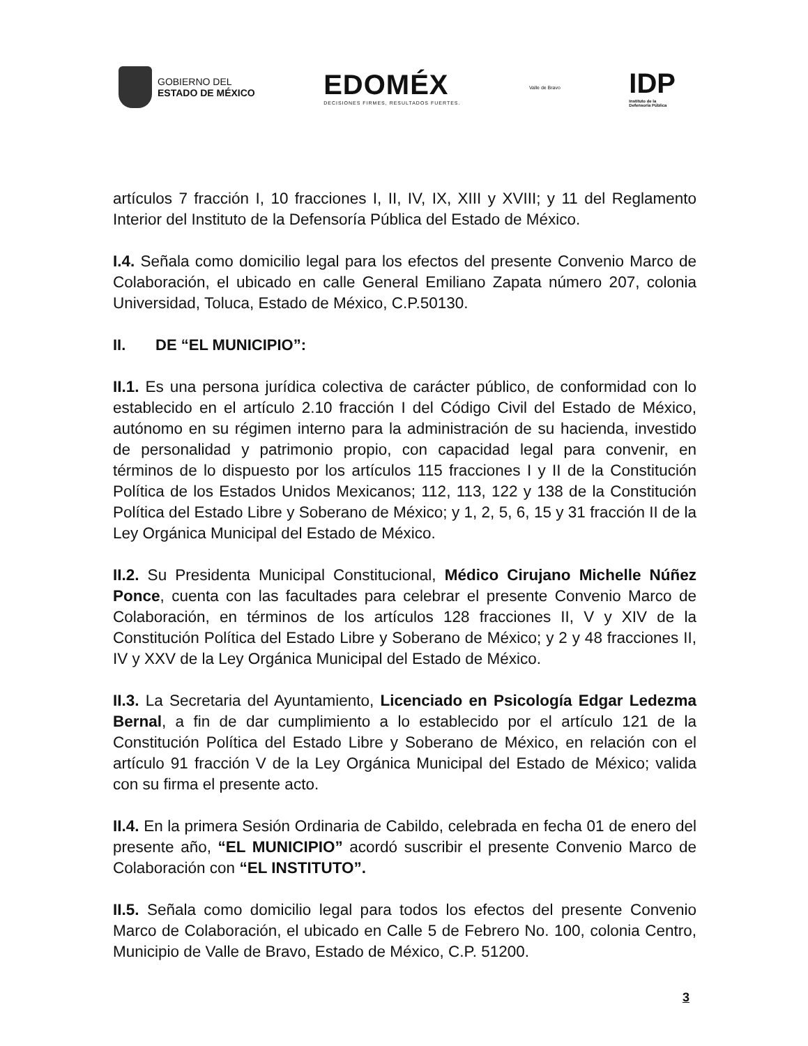GOBIERNO DEL
ESTADO DE MÉXICO
EDOMÉX
DECISIONES FIRMES, RESULTADOS FUERTES.
Valle de Bravo
IDP
Instituto de la
Defensoría Pública
artículos 7 fracción I, 10 fracciones I, II, IV, IX, XIII y XVIII; y 11 del Reglamento Interior del Instituto de la Defensoría Pública del Estado de México.
I.4. Señala como domicilio legal para los efectos del presente Convenio Marco de Colaboración, el ubicado en calle General Emiliano Zapata número 207, colonia Universidad, Toluca, Estado de México, C.P.50130.
II. DE “EL MUNICIPIO”:
II.1. Es una persona jurídica colectiva de carácter público, de conformidad con lo establecido en el artículo 2.10 fracción I del Código Civil del Estado de México, autónomo en su régimen interno para la administración de su hacienda, investido de personalidad y patrimonio propio, con capacidad legal para convenir, en términos de lo dispuesto por los artículos 115 fracciones I y II de la Constitución Política de los Estados Unidos Mexicanos; 112, 113, 122 y 138 de la Constitución Política del Estado Libre y Soberano de México; y 1, 2, 5, 6, 15 y 31 fracción II de la Ley Orgánica Municipal del Estado de México.
II.2. Su Presidenta Municipal Constitucional, Médico Cirujano Michelle Núñez Ponce, cuenta con las facultades para celebrar el presente Convenio Marco de Colaboración, en términos de los artículos 128 fracciones II, V y XIV de la Constitución Política del Estado Libre y Soberano de México; y 2 y 48 fracciones II, IV y XXV de la Ley Orgánica Municipal del Estado de México.
II.3. La Secretaria del Ayuntamiento, Licenciado en Psicología Edgar Ledezma Bernal, a fin de dar cumplimiento a lo establecido por el artículo 121 de la Constitución Política del Estado Libre y Soberano de México, en relación con el artículo 91 fracción V de la Ley Orgánica Municipal del Estado de México; valida con su firma el presente acto.
II.4. En la primera Sesión Ordinaria de Cabildo, celebrada en fecha 01 de enero del presente año, “EL MUNICIPIO” acordó suscribir el presente Convenio Marco de Colaboración con “EL INSTITUTO”.
II.5. Señala como domicilio legal para todos los efectos del presente Convenio Marco de Colaboración, el ubicado en Calle 5 de Febrero No. 100, colonia Centro, Municipio de Valle de Bravo, Estado de México, C.P. 51200.
3